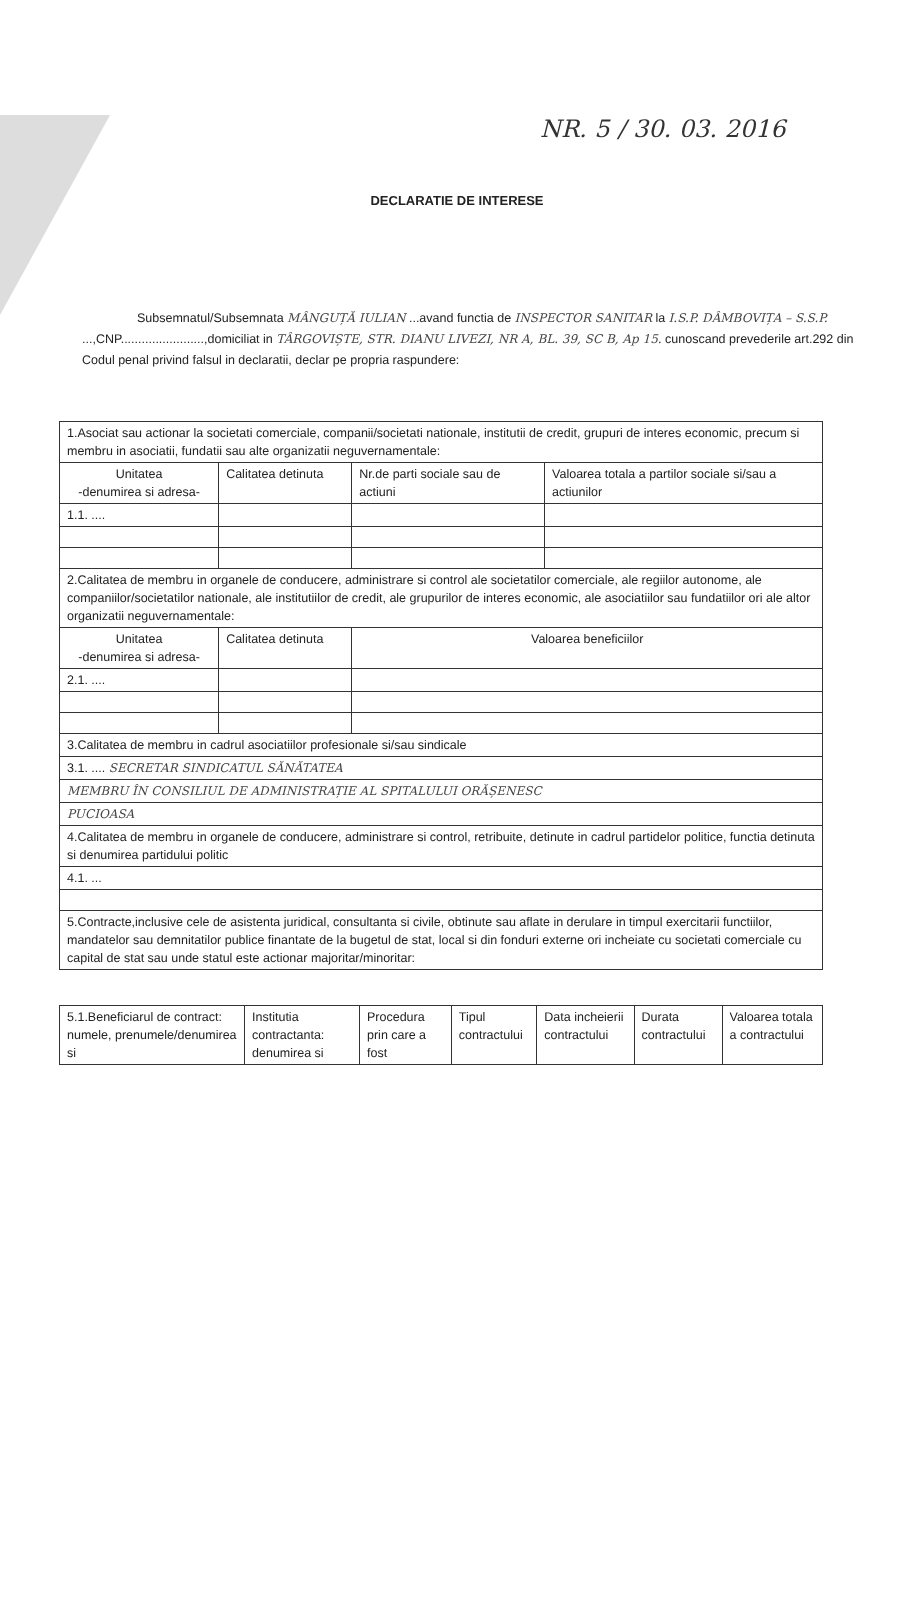NR. 5 / 30. 03. 2016
DECLARATIE DE INTERESE
Subsemnatul/Subsemnata MÂNGUȚĂ IULIAN ...avand functia de INSPECTOR SANITAR la I.S.P. DÂMBOVIȚA – S.S.P. ...,CNP........................,domiciliat in TÂRGOVIȘTE, STR. DIANU LIVEZI, NR A, BL. 39, SC B, Ap 15. cunoscand prevederile art.292 din Codul penal privind falsul in declaratii, declar pe propria raspundere:
| 1.Asociat sau actionar la societati comerciale, companii/societati nationale, institutii de credit, grupuri de interes economic, precum si membru in asociatii, fundatii sau alte organizatii neguvernamentale: | | | |
| Unitatea -denumirea si adresa- | Calitatea detinuta | Nr.de parti sociale sau de actiuni | Valoarea totala a partilor sociale si/sau a actiunilor |
| 1.1. .... | | | |
| 2.Calitatea de membru in organele de conducere, administrare si control ale societatilor comerciale, ale regiilor autonome, ale companiilor/societatilor nationale, ale institutiilor de credit, ale grupurilor de interes economic, ale asociatiilor sau fundatiilor ori ale altor organizatii neguvernamentale: | | | |
| Unitatea -denumirea si adresa- | Calitatea detinuta | Valoarea beneficiilor | |
| 2.1. .... | | | |
| 3.Calitatea de membru in cadrul asociatiilor profesionale si/sau sindicale | | | |
| 3.1. .... SECRETAR SINDICATUL SĂNĂTATEA | | | |
| MEMBRU ÎN CONSILIUL DE ADMINISTRAȚIE AL SPITALULUI ORĂȘENESC | | | |
| PUCIOASA | | | |
| 4.Calitatea de membru in organele de conducere, administrare si control, retribuite, detinute in cadrul partidelor politice, functia detinuta si denumirea partidului politic | | | |
| 4.1. ... | | | |
| 5.Contracte,inclusive cele de asistenta juridical, consultanta si civile, obtinute sau aflate in derulare in timpul exercitarii functiilor, mandatelor sau demnitatilor publice finantate de la bugetul de stat, local si din fonduri externe ori incheiate cu societati comerciale cu capital de stat sau unde statul este actionar majoritar/minoritar: | | | |
| 5.1.Beneficiarul de contract: numele, prenumele/denumirea si | Institutia contractanta: denumirea si | Procedura prin care a fost | Tipul contractului | Data incheierii contractului | Durata contractului | Valoarea totala a contractului |